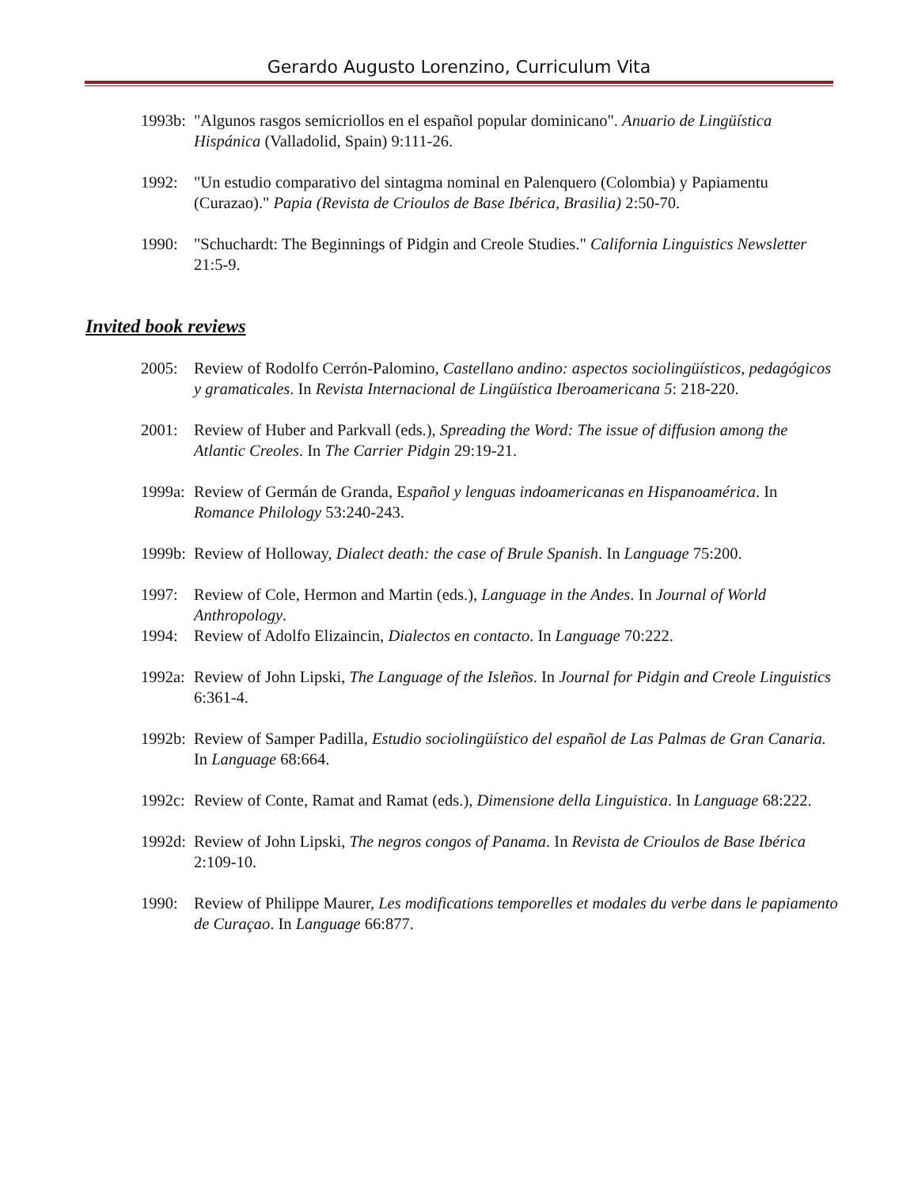Gerardo Augusto Lorenzino, Curriculum Vita
1993b:
"Algunos rasgos semicriollos en el español popular dominicano". Anuario de Lingüística Hispánica (Valladolid, Spain) 9:111-26.
1992: "Un estudio comparativo del sintagma nominal en Palenquero (Colombia) y Papiamentu (Curazao)." Papia (Revista de Crioulos de Base Ibérica, Brasilia) 2:50-70.
1990: "Schuchardt: The Beginnings of Pidgin and Creole Studies." California Linguistics Newsletter 21:5-9.
Invited book reviews
2005: Review of Rodolfo Cerrón-Palomino, Castellano andino: aspectos sociolingüísticos, pedagógicos y gramaticales. In Revista Internacional de Lingüística Iberoamericana 5: 218-220.
2001: Review of Huber and Parkvall (eds.), Spreading the Word: The issue of diffusion among the Atlantic Creoles. In The Carrier Pidgin 29:19-21.
1999a:
Review of Germán de Granda, Español y lenguas indoamericanas en Hispanoamérica. In Romance Philology 53:240-243.
1999b:
Review of Holloway, Dialect death: the case of Brule Spanish. In Language 75:200.
1997: Review of Cole, Hermon and Martin (eds.), Language in the Andes. In Journal of World Anthropology.
1994: Review of Adolfo Elizaincin, Dialectos en contacto. In Language 70:222.
1992a:
Review of John Lipski, The Language of the Isleños. In Journal for Pidgin and Creole Linguistics 6:361-4.
1992b:
Review of Samper Padilla, Estudio sociolingüístico del español de Las Palmas de Gran Canaria. In Language 68:664.
1992c:
Review of Conte, Ramat and Ramat (eds.), Dimensione della Linguistica. In Language 68:222.
1992d:
Review of John Lipski, The negros congos of Panama. In Revista de Crioulos de Base Ibérica 2:109-10.
1990: Review of Philippe Maurer, Les modifications temporelles et modales du verbe dans le papiamento de Curaçao. In Language 66:877.